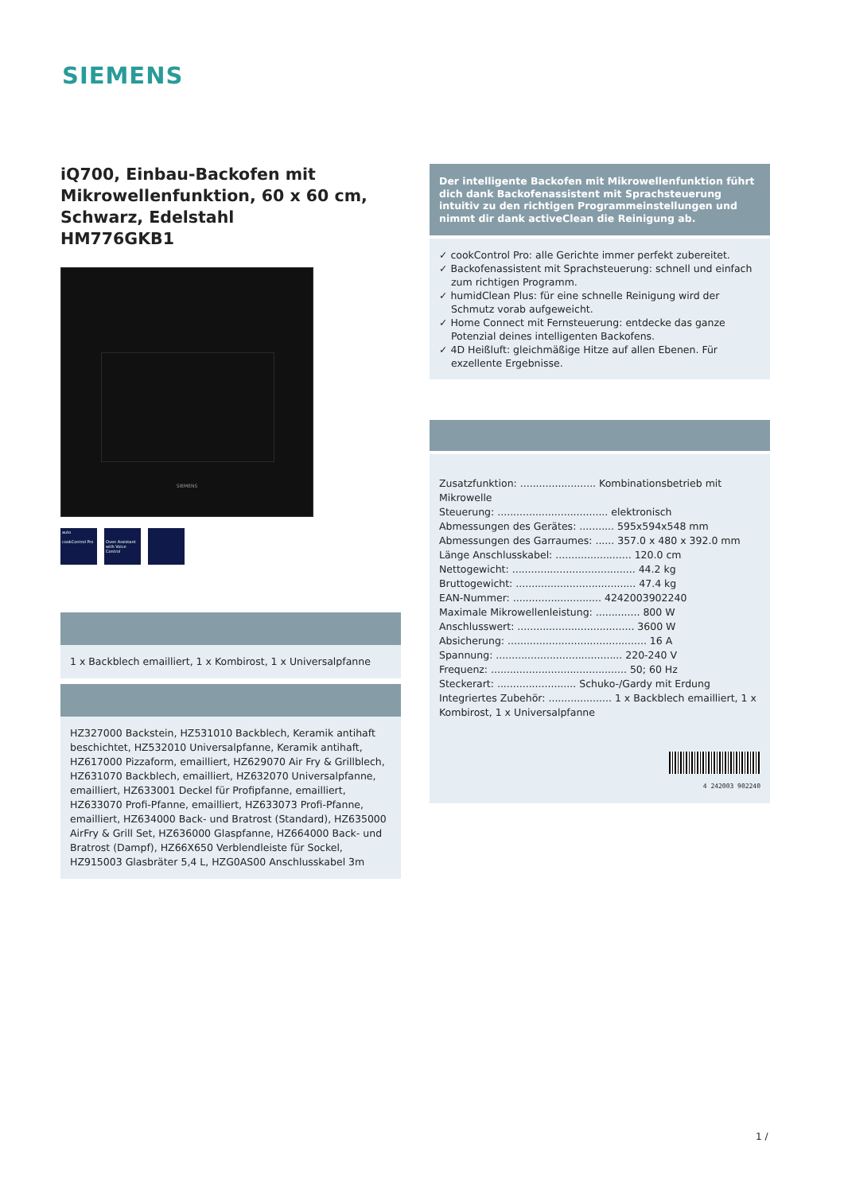SIEMENS
iQ700, Einbau-Backofen mit Mikrowellenfunktion, 60 x 60 cm, Schwarz, Edelstahl
HM776GKB1
SIEMENS
auto
cookControl Pro
Oven Assistant with Voice Control
1 x Backblech emailliert, 1 x Kombirost, 1 x Universalpfanne
HZ327000 Backstein, HZ531010 Backblech, Keramik antihaft beschichtet, HZ532010 Universalpfanne, Keramik antihaft, HZ617000 Pizzaform, emailliert, HZ629070 Air Fry & Grillblech, HZ631070 Backblech, emailliert, HZ632070 Universalpfanne, emailliert, HZ633001 Deckel für Profipfanne, emailliert, HZ633070 Profi-Pfanne, emailliert, HZ633073 Profi-Pfanne, emailliert, HZ634000 Back- und Bratrost (Standard), HZ635000 AirFry & Grill Set, HZ636000 Glaspfanne, HZ664000 Back- und Bratrost (Dampf), HZ66X650 Verblendleiste für Sockel, HZ915003 Glasbräter 5,4 L, HZG0AS00 Anschlusskabel 3m
Der intelligente Backofen mit Mikrowellenfunktion führt dich dank Backofenassistent mit Sprachsteuerung intuitiv zu den richtigen Programmeinstellungen und nimmt dir dank activeClean die Reinigung ab.
✓ cookControl Pro: alle Gerichte immer perfekt zubereitet.
✓ Backofenassistent mit Sprachsteuerung: schnell und einfach zum richtigen Programm.
✓ humidClean Plus: für eine schnelle Reinigung wird der Schmutz vorab aufgeweicht.
✓ Home Connect mit Fernsteuerung: entdecke das ganze Potenzial deines intelligenten Backofens.
✓ 4D Heißluft: gleichmäßige Hitze auf allen Ebenen. Für exzellente Ergebnisse.
Zusatzfunktion: ........................ Kombinationsbetrieb mit Mikrowelle
Steuerung: ................................... elektronisch
Abmessungen des Gerätes: ........... 595x594x548 mm
Abmessungen des Garraumes: ...... 357.0 x 480 x 392.0 mm
Länge Anschlusskabel: ........................ 120.0 cm
Nettogewicht: ....................................... 44.2 kg
Bruttogewicht: ...................................... 47.4 kg
EAN-Nummer: ............................ 4242003902240
Maximale Mikrowellenleistung: .............. 800 W
Anschlusswert: ..................................... 3600 W
Absicherung: ............................................ 16 A
Spannung: ........................................ 220-240 V
Frequenz: ........................................... 50; 60 Hz
Steckerart: ......................... Schuko-/Gardy mit Erdung
Integriertes Zubehör: .................... 1 x Backblech emailliert, 1 x Kombirost, 1 x Universalpfanne
4 242003 902240
1 /